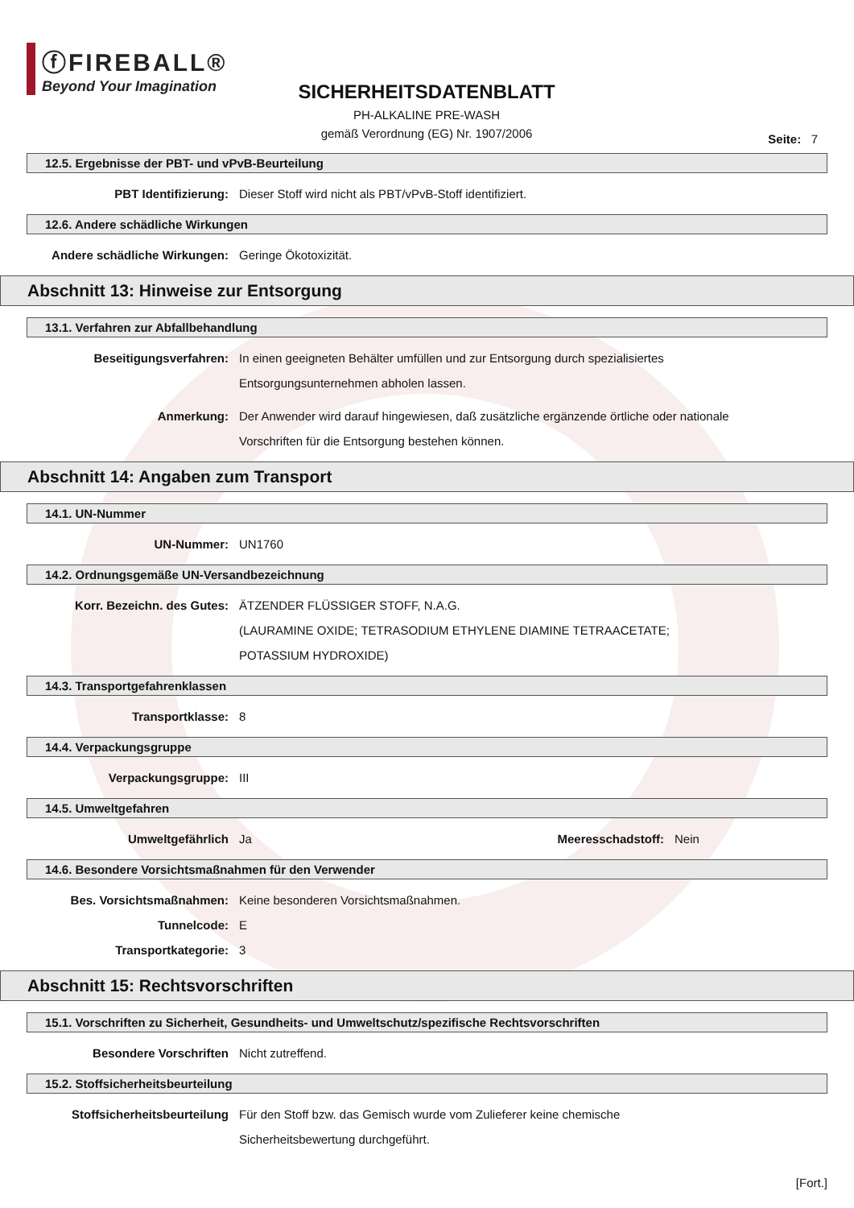ⓕFIREBALL®
Beyond Your Imagination
SICHERHEITSDATENBLATT
PH-ALKALINE PRE-WASH
gemäß Verordnung (EG) Nr. 1907/2006
Seite: 7
12.5. Ergebnisse der PBT- und vPvB-Beurteilung
PBT Identifizierung: Dieser Stoff wird nicht als PBT/vPvB-Stoff identifiziert.
12.6. Andere schädliche Wirkungen
Andere schädliche Wirkungen: Geringe Ökotoxizität.
Abschnitt 13: Hinweise zur Entsorgung
13.1. Verfahren zur Abfallbehandlung
Beseitigungsverfahren: In einen geeigneten Behälter umfüllen und zur Entsorgung durch spezialisiertes Entsorgungsunternehmen abholen lassen.
Anmerkung: Der Anwender wird darauf hingewiesen, daß zusätzliche ergänzende örtliche oder nationale Vorschriften für die Entsorgung bestehen können.
Abschnitt 14: Angaben zum Transport
14.1. UN-Nummer
UN-Nummer: UN1760
14.2. Ordnungsgemäße UN-Versandbezeichnung
Korr. Bezeichn. des Gutes: ÄTZENDER FLÜSSIGER STOFF, N.A.G.
(LAURAMINE OXIDE; TETRASODIUM ETHYLENE DIAMINE TETRAACETATE;
POTASSIUM HYDROXIDE)
14.3. Transportgefahrenklassen
Transportklasse: 8
14.4. Verpackungsgruppe
Verpackungsgruppe: III
14.5. Umweltgefahren
Umweltgefährlich Ja Meeresschadstoff: Nein
14.6. Besondere Vorsichtsmaßnahmen für den Verwender
Bes. Vorsichtsmaßnahmen: Keine besonderen Vorsichtsmaßnahmen.
Tunnelcode: E
Transportkategorie: 3
Abschnitt 15: Rechtsvorschriften
15.1. Vorschriften zu Sicherheit, Gesundheits- und Umweltschutz/spezifische Rechtsvorschriften
Besondere Vorschriften Nicht zutreffend.
15.2. Stoffsicherheitsbeurteilung
Stoffsicherheitsbeurteilung Für den Stoff bzw. das Gemisch wurde vom Zulieferer keine chemische Sicherheitsbewertung durchgeführt.
[Fort.]